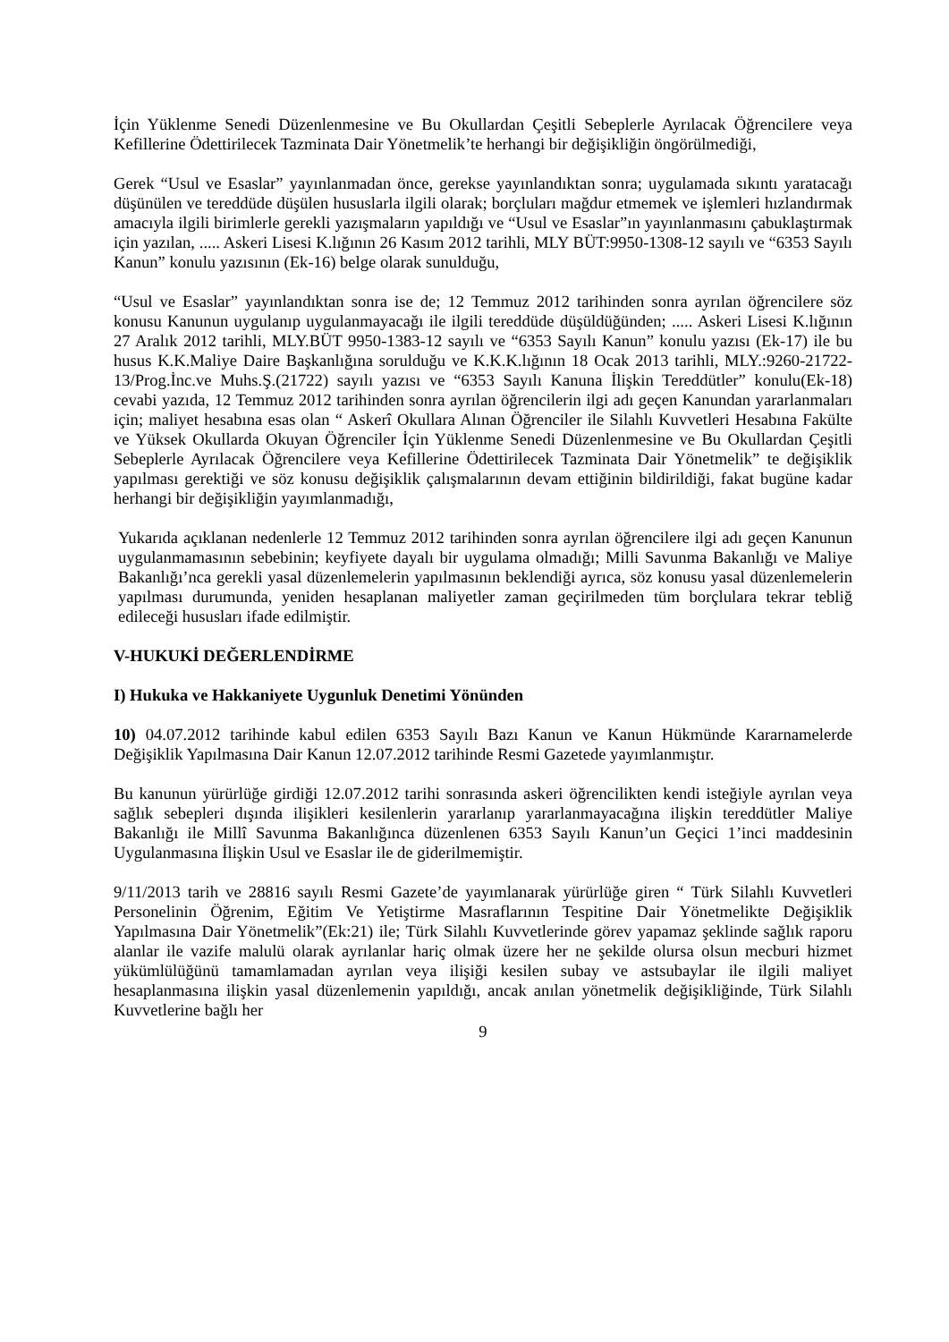İçin Yüklenme Senedi Düzenlenmesine ve Bu Okullardan Çeşitli Sebeplerle Ayrılacak Öğrencilere veya Kefillerine Ödettirilecek Tazminata Dair Yönetmelik’te herhangi bir değişikliğin öngörülmediği,
Gerek “Usul ve Esaslar” yayınlanmadan önce, gerekse yayınlandıktan sonra; uygulamada sıkıntı yaratacağı düşünülen ve tereddüde düşülen hususlarla ilgili olarak; borçluları mağdur etmemek ve işlemleri hızlandırmak amacıyla ilgili birimlerle gerekli yazışmaların yapıldığı ve “Usul ve Esaslar”ın yayınlanmasını çabuklaştırmak için yazılan, ..... Askeri Lisesi K.lığının 26 Kasım 2012 tarihli, MLY BÜT:9950-1308-12 sayılı ve “6353 Sayılı Kanun” konulu yazısının (Ek-16) belge olarak sunulduğu,
“Usul ve Esaslar” yayınlandıktan sonra ise de; 12 Temmuz 2012 tarihinden sonra ayrılan öğrencilere söz konusu Kanunun uygulanıp uygulanmayacağı ile ilgili tereddüde düşüldüğünden; ..... Askeri Lisesi K.lığının 27 Aralık 2012 tarihli, MLY.BÜT 9950-1383-12 sayılı ve “6353 Sayılı Kanun” konulu yazısı (Ek-17) ile bu husus K.K.Maliye Daire Başkanlığına sorulduğu ve K.K.K.lığının 18 Ocak 2013 tarihli, MLY.:9260-21722-13/Prog.İnc.ve Muhs.Ş.(21722) sayılı yazısı ve “6353 Sayılı Kanuna İlişkin Tereddütler” konulu(Ek-18) cevabi yazıda, 12 Temmuz 2012 tarihinden sonra ayrılan öğrencilerin ilgi adı geçen Kanundan yararlanmaları için; maliyet hesabına esas olan “ Askerî Okullara Alınan Öğrenciler ile Silahlı Kuvvetleri Hesabına Fakülte ve Yüksek Okullarda Okuyan Öğrenciler İçin Yüklenme Senedi Düzenlenmesine ve Bu Okullardan Çeşitli Sebeplerle Ayrılacak Öğrencilere veya Kefillerine Ödettirilecek Tazminata Dair Yönetmelik” te değişiklik yapılması gerektiği ve söz konusu değişiklik çalışmalarının devam ettiğinin bildirildiği, fakat bugüne kadar herhangi bir değişikliğin yayımlanmadığı,
Yukarıda açıklanan nedenlerle 12 Temmuz 2012 tarihinden sonra ayrılan öğrencilere ilgi adı geçen Kanunun uygulanmamasının sebebinin; keyfiyete dayalı bir uygulama olmadığı; Milli Savunma Bakanlığı ve Maliye Bakanlığı’nca gerekli yasal düzenlemelerin yapılmasının beklendiği ayrıca, söz konusu yasal düzenlemelerin yapılması durumunda, yeniden hesaplanan maliyetler zaman geçirilmeden tüm borçlulara tekrar tebliğ edileceği hususları ifade edilmiştir.
V-HUKUKİ DEĞERLENDİRME
I) Hukuka ve Hakkaniyete Uygunluk Denetimi Yönünden
10) 04.07.2012 tarihinde kabul edilen 6353 Sayılı Bazı Kanun ve Kanun Hükmünde Kararnamelerde Değişiklik Yapılmasına Dair Kanun 12.07.2012 tarihinde Resmi Gazetede yayımlanmıştır.
Bu kanunun yürürlüğe girdiği 12.07.2012 tarihi sonrasında askeri öğrencilikten kendi isteğiyle ayrılan veya sağlık sebepleri dışında ilişikleri kesilenlerin yararlanıp yararlanmayacağına ilişkin tereddütler Maliye Bakanlığı ile Millî Savunma Bakanlığınca düzenlenen 6353 Sayılı Kanun’un Geçici 1’inci maddesinin Uygulanmasına İlişkin Usul ve Esaslar ile de giderilmemiştir.
9/11/2013 tarih ve 28816 sayılı Resmi Gazete’de yayımlanarak yürürlüğe giren “ Türk Silahlı Kuvvetleri Personelinin Öğrenim, Eğitim Ve Yetiştirme Masraflarının Tespitine Dair Yönetmelikte Değişiklik Yapılmasına Dair Yönetmelik”(Ek:21) ile; Türk Silahlı Kuvvetlerinde görev yapamaz şeklinde sağlık raporu alanlar ile vazife malulü olarak ayrılanlar hariç olmak üzere her ne şekilde olursa olsun mecburi hizmet yükümlülüğünü tamamlamadan ayrılan veya ilişiği kesilen subay ve astsubaylar ile ilgili maliyet hesaplanmasına ilişkin yasal düzenlemenin yapıldığı, ancak anılan yönetmelik değişikliğinde, Türk Silahlı Kuvvetlerine bağlı her
9